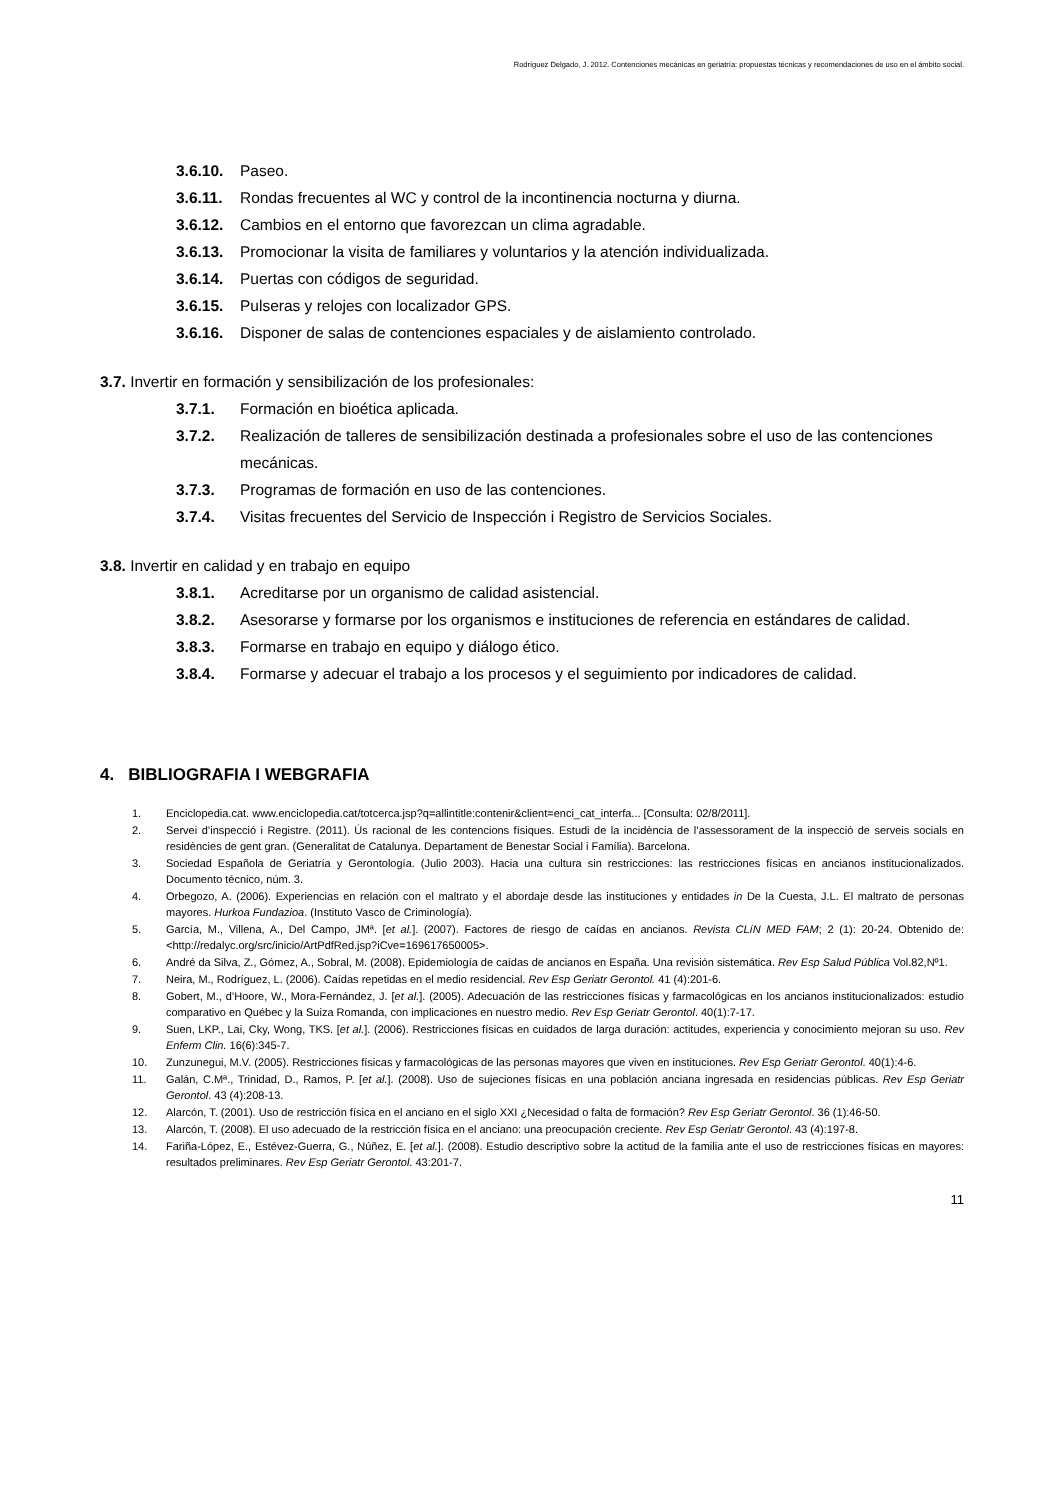Rodríguez Delgado, J. 2012. Contenciones mecánicas en geriatría: propuestas técnicas y recomendaciones de uso en el ámbito social.
3.6.10. Paseo.
3.6.11. Rondas frecuentes al WC y control de la incontinencia nocturna y diurna.
3.6.12. Cambios en el entorno que favorezcan un clima agradable.
3.6.13. Promocionar la visita de familiares y voluntarios y la atención individualizada.
3.6.14. Puertas con códigos de seguridad.
3.6.15. Pulseras y relojes con localizador GPS.
3.6.16. Disponer de salas de contenciones espaciales y de aislamiento controlado.
3.7. Invertir en formación y sensibilización de los profesionales:
3.7.1. Formación en bioética aplicada.
3.7.2. Realización de talleres de sensibilización destinada a profesionales sobre el uso de las contenciones mecánicas.
3.7.3. Programas de formación en uso de las contenciones.
3.7.4. Visitas frecuentes del Servicio de Inspección i Registro de Servicios Sociales.
3.8. Invertir en calidad y en trabajo en equipo
3.8.1. Acreditarse por un organismo de calidad asistencial.
3.8.2. Asesorarse y formarse por los organismos e instituciones de referencia en estándares de calidad.
3.8.3. Formarse en trabajo en equipo y diálogo ético.
3.8.4. Formarse y adecuar el trabajo a los procesos y el seguimiento por indicadores de calidad.
4. BIBLIOGRAFIA I WEBGRAFIA
1. Enciclopedia.cat. www.enciclopedia.cat/totcerca.jsp?q=allintitle:contenir&client=enci_cat_interfa... [Consulta: 02/8/2011].
2. Servei d’inspecció i Registre. (2011). Ús racional de les contencions físiques. Estudi de la incidència de l’assessorament de la inspecció de serveis socials en residències de gent gran. (Generalitat de Catalunya. Departament de Benestar Social i Família). Barcelona.
3. Sociedad Española de Geriatría y Gerontología. (Julio 2003). Hacia una cultura sin restricciones: las restricciones físicas en ancianos institucionalizados. Documento técnico, núm. 3.
4. Orbegozo, A. (2006). Experiencias en relación con el maltrato y el abordaje desde las instituciones y entidades in De la Cuesta, J.L. El maltrato de personas mayores. Hurkoa Fundazioa. (Instituto Vasco de Criminología).
5. García, M., Villena, A., Del Campo, JMª. [et al.]. (2007). Factores de riesgo de caídas en ancianos. Revista CLíN MED FAM; 2 (1): 20-24. Obtenido de: <http://redalyc.org/src/inicio/ArtPdfRed.jsp?iCve=169617650005>.
6. André da Silva, Z., Gómez, A., Sobral, M. (2008). Epidemiología de caídas de ancianos en España. Una revisión sistemática. Rev Esp Salud Pública Vol.82,Nº1.
7. Neira, M., Rodríguez, L. (2006). Caídas repetidas en el medio residencial. Rev Esp Geriatr Gerontol. 41 (4):201-6.
8. Gobert, M., d’Hoore, W., Mora-Fernández, J. [et al.]. (2005). Adecuación de las restricciones físicas y farmacológicas en los ancianos institucionalizados: estudio comparativo en Québec y la Suiza Romanda, con implicaciones en nuestro medio. Rev Esp Geriatr Gerontol. 40(1):7-17.
9. Suen, LKP., Lai, Cky, Wong, TKS. [et al.]. (2006). Restricciones físicas en cuidados de larga duración: actitudes, experiencia y conocimiento mejoran su uso. Rev Enferm Clin. 16(6):345-7.
10. Zunzunegui, M.V. (2005). Restricciones físicas y farmacológicas de las personas mayores que viven en instituciones. Rev Esp Geriatr Gerontol. 40(1):4-6.
11. Galán, C.Mª., Trinidad, D., Ramos, P. [et al.]. (2008). Uso de sujeciones físicas en una población anciana ingresada en residencias públicas. Rev Esp Geriatr Gerontol. 43 (4):208-13.
12. Alarcón, T. (2001). Uso de restricción física en el anciano en el siglo XXI ¿Necesidad o falta de formación? Rev Esp Geriatr Gerontol. 36 (1):46-50.
13. Alarcón, T. (2008). El uso adecuado de la restricción física en el anciano: una preocupación creciente. Rev Esp Geriatr Gerontol. 43 (4):197-8.
14. Fariña-López, E., Estévez-Guerra, G., Núñez, E. [et al.]. (2008). Estudio descriptivo sobre la actitud de la familia ante el uso de restricciones físicas en mayores: resultados preliminares. Rev Esp Geriatr Gerontol. 43:201-7.
11